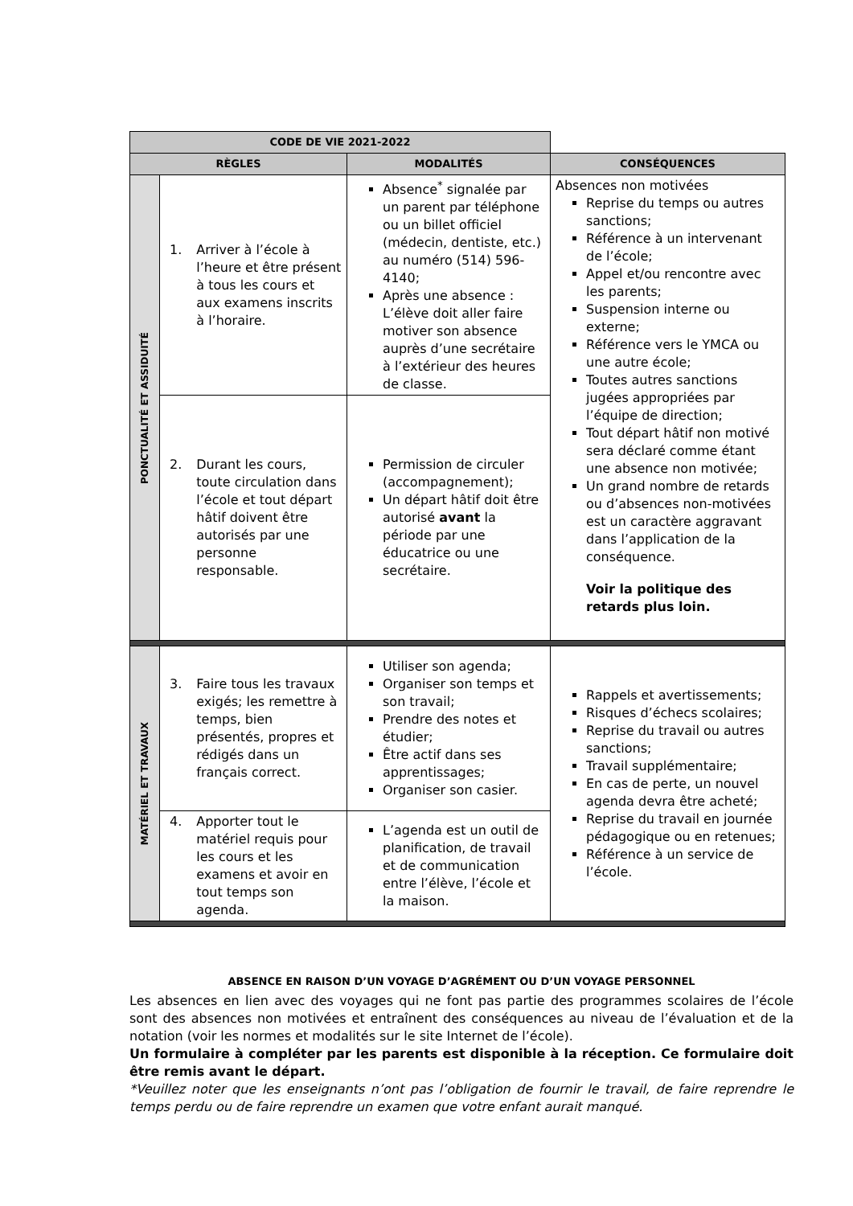| CODE DE VIE 2021-2022 | | | |
| --- | --- | --- | --- |
| RÈGLES | | MODALITÉS | CONSÉQUENCES |
| PONCTUALITÉ ET ASSIDUITÉ | 1. Arriver à l’école à l’heure et être présent à tous les cours et aux examens inscrits à l’horaire. | Absence<sup>*</sup> signalée par un parent par téléphone ou un billet officiel (médecin, dentiste, etc.) au numéro (514) 596-4140; Après une absence : L’élève doit aller faire motiver son absence auprès d’une secrétaire à l’extérieur des heures de classe. | Absences non motivées Reprise du temps ou autres sanctions; Référence à un intervenant de l’école; Appel et/ou rencontre avec les parents; Suspension interne ou externe; Référence vers le YMCA ou une autre école; Toutes autres sanctions jugées appropriées par l’équipe de direction; Tout départ hâtif non motivé sera déclaré comme étant une absence non motivée; Un grand nombre de retards ou d’absences non-motivées est un caractère aggravant dans l’application de la conséquence. Voir la politique des retards plus loin. |
| | 2. Durant les cours, toute circulation dans l’école et tout départ hâtif doivent être autorisés par une personne responsable. | Permission de circuler (accompagnement); Un départ hâtif doit être autorisé avant la période par une éducatrice ou une secrétaire. | |
| MATÉRIEL ET TRAVAUX | 3. Faire tous les travaux exigés; les remettre à temps, bien présentés, propres et rédigés dans un français correct. | Utiliser son agenda; Organiser son temps et son travail; Prendre des notes et étudier; Être actif dans ses apprentissages; Organiser son casier. | Rappels et avertissements; Risques d’échecs scolaires; Reprise du travail ou autres sanctions; Travail supplémentaire; En cas de perte, un nouvel agenda devra être acheté; Reprise du travail en journée pédagogique ou en retenues; Référence à un service de l’école. |
| | 4. Apporter tout le matériel requis pour les cours et les examens et avoir en tout temps son agenda. | L’agenda est un outil de planification, de travail et de communication entre l’élève, l’école et la maison. | |
ABSENCE EN RAISON D’UN VOYAGE D’AGRÉMENT OU D’UN VOYAGE PERSONNEL
Les absences en lien avec des voyages qui ne font pas partie des programmes scolaires de l’école sont des absences non motivées et entraînent des conséquences au niveau de l’évaluation et de la notation (voir les normes et modalités sur le site Internet de l’école).
Un formulaire à compléter par les parents est disponible à la réception. Ce formulaire doit être remis avant le départ.
*Veuillez noter que les enseignants n’ont pas l’obligation de fournir le travail, de faire reprendre le temps perdu ou de faire reprendre un examen que votre enfant aurait manqué.